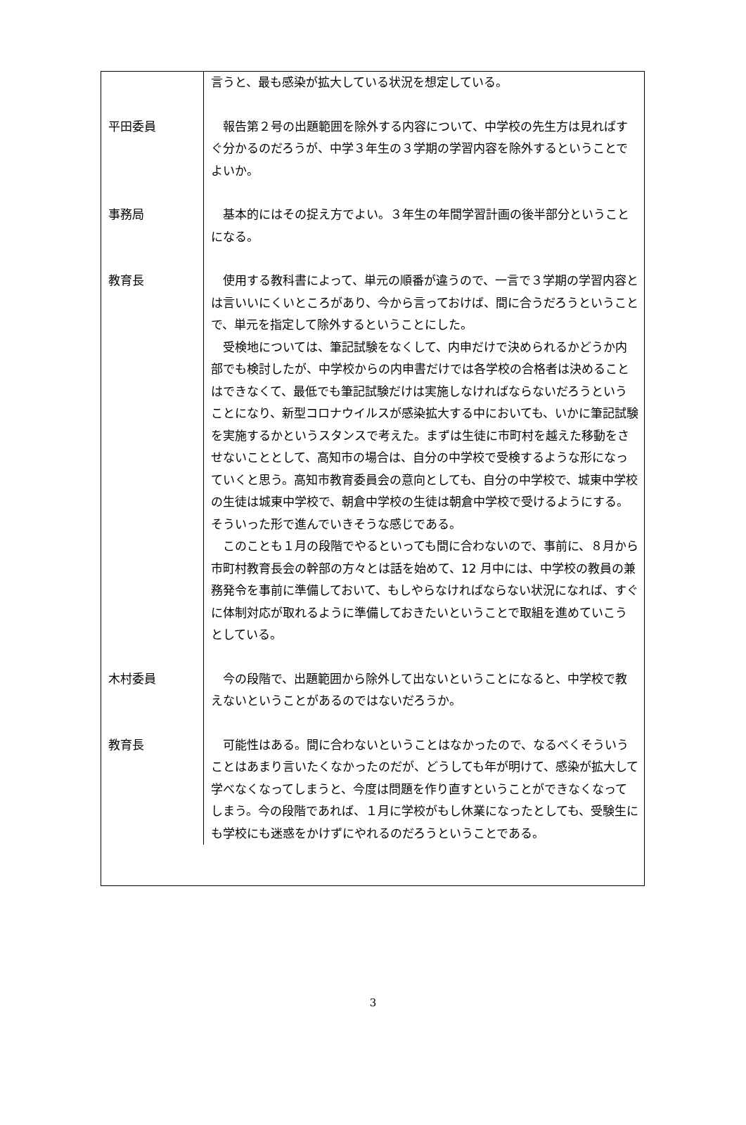| | 言うと、最も感染が拡大している状況を想定している。 |
| 平田委員 | 報告第２号の出題範囲を除外する内容について、中学校の先生方は見ればすぐ分かるのだろうが、中学３年生の３学期の学習内容を除外するということでよいか。 |
| 事務局 | 基本的にはその捉え方でよい。３年生の年間学習計画の後半部分ということになる。 |
| 教育長 | 使用する教科書によって、単元の順番が違うので、一言で３学期の学習内容とは言いいにくいところがあり、今から言っておけば、間に合うだろうということで、単元を指定して除外するということにした。 受検地については、筆記試験をなくして、内申だけで決められるかどうか内部でも検討したが、中学校からの内申書だけでは各学校の合格者は決めることはできなくて、最低でも筆記試験だけは実施しなければならないだろうということになり、新型コロナウイルスが感染拡大する中においても、いかに筆記試験を実施するかというスタンスで考えた。まずは生徒に市町村を越えた移動をさせないこととして、高知市の場合は、自分の中学校で受検するような形になっていくと思う。高知市教育委員会の意向としても、自分の中学校で、城東中学校の生徒は城東中学校で、朝倉中学校の生徒は朝倉中学校で受けるようにする。そういった形で進んでいきそうな感じである。 このことも１月の段階でやるといっても間に合わないので、事前に、８月から市町村教育長会の幹部の方々とは話を始めて、12 月中には、中学校の教員の兼務発令を事前に準備しておいて、もしやらなければならない状況になれば、すぐに体制対応が取れるように準備しておきたいということで取組を進めていこうとしている。 |
| 木村委員 | 今の段階で、出題範囲から除外して出ないということになると、中学校で教えないということがあるのではないだろうか。 |
| 教育長 | 可能性はある。間に合わないということはなかったので、なるべくそういうことはあまり言いたくなかったのだが、どうしても年が明けて、感染が拡大して学べなくなってしまうと、今度は問題を作り直すということができなくなってしまう。今の段階であれば、１月に学校がもし休業になったとしても、受験生にも学校にも迷惑をかけずにやれるのだろうということである。 |
3